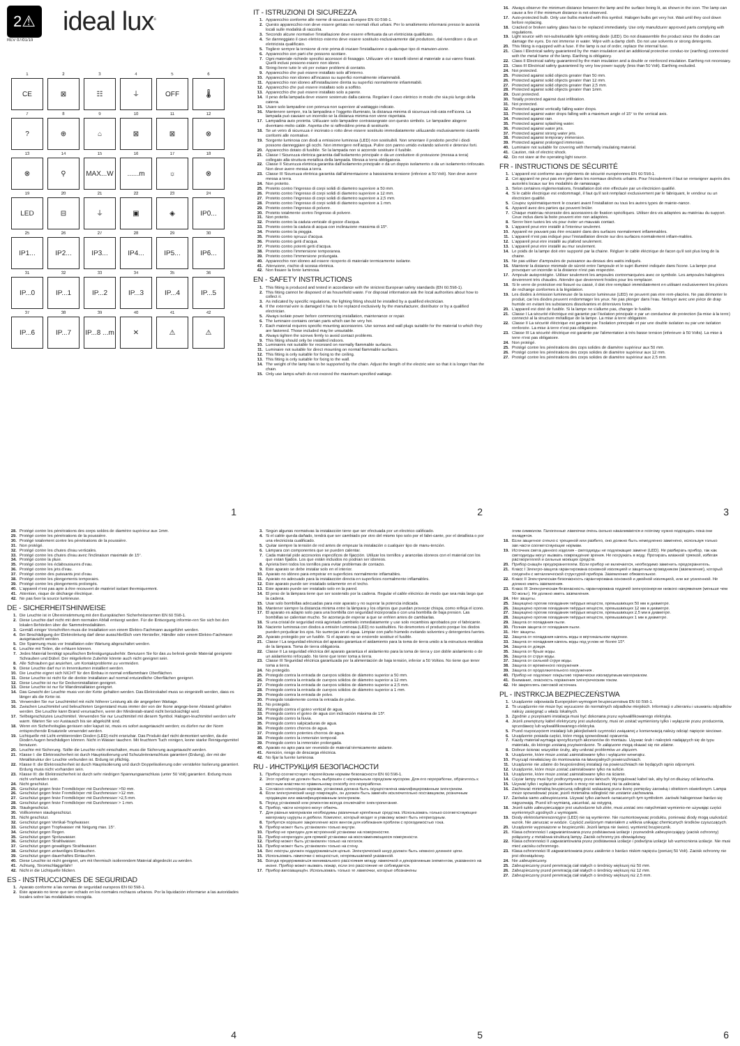2⚠
ideal lux<sup>®</sup>
REV 07/01/19
| 1 | 2 | 3 | 4 | 5 | 6 |
| CE | ⊠ | ☷ | ⏚ | OFF | 🌡 |
| 7 | 8 | 9 | 10 | 11 | 12 |
| ? | ⊕ | ⌂ | ⊠ | ⊠ | ⊗ |
| 13 | 14 | 15 | 16 | 17 | 18 |
| ⊗ | ⚲ | MAX...W | ......m | ☼ | ⊗ |
| 19 | 20 | 21 | 22 | 23 | 24 |
| LED | ⊟ | ⏚ | ▣ | ◈ | IP0... |
| 25 | 26 | 27 | 28 | 29 | 30 |
| IP1... | IP2... | IP3... | IP4... | IP5... | IP6... |
| 31 | 32 | 33 | 34 | 35 | 36 |
| IP...0 | IP...1 | IP...2 | IP...3 | IP...4 | IP...5 |
| 37 | 38 | 39 | 40 | 41 | 42 |
| IP...6 | IP...7 | IP...8 ...m | ✕ | ⚠ | ⚠ |
1
IT - ISTRUZIONI DI SICUREZZA
1. Apparecchio conforme alle norme di sicurezza Europee EN 60 598-1.
2. Questo apparecchio non deve essere gettato nei normali rifiuti urbani. Per lo smaltimento informarsi presso le autorità locali sulle modalità di raccolta.
3. Secondo alcune normative l'installazione deve essere effettuata da un elettricista qualificato.
4. Se danneggiato il cavo elettrico esterno deve essere sostituito esclusivamente dal produttore, dal rivenditore o da un elettricista qualificato.
5. Togliere sempre la tensione di rete prima di iniziare l'installazione o qualunque tipo di manuten-zione.
6. Apparecchio con parti che possono scottare.
7. Ogni materiale richiede specifici accessori di fissaggio. Utilizzare viti e tasselli idonei al materiale a cui vanno fissati. Quelli inclusi possono essere non idonei.
8. Stringi bene tutte le viti per evitare problemi di contatto.
9. Apparecchio che può essere installato solo all'interno.
10. Apparecchio non idoneo all'incasso su superfici normalmente infiammabili.
11. Apparecchio non idoneo all'installazione diretta su superfici normalmente infiammabili.
12. Apparecchio che può essere installato solo a soffitto.
13. Apparecchio che può essere installato solo a parete.
14. Il peso della lampada deve essere sostenuto dalla catena. Regolare il cavo elettrico in modo che sia più lungo della catena.
15. Usare solo lampadine con potenza non superiore al wattaggio indicato.
16. Mantenere sempre, tra la lampadina e l'oggetto illuminato, la distanza minima di sicurezza indi-cata nell'icona. La lampada può causare un incendio se la distanza minima non viene rispettata.
17. Lampadina auto protetta. Utilizzare solo lampadine contrassegnate con questo simbolo. Le lampadine alogene diventano molto calde. Aspetta che si raffreddino prima di sostituirle.
18. Se un vetro di sicurezza è incrinato o rotto deve essere sostituito immediatamente utilizzando esclusivamente ricambi conformi alle normative.
19. Sorgente luminosa con diodi a emissione luminosa (LED) non sostituibili. Non smontare il prodotto perché i diodi possono danneggiare gli occhi. Non immergere nell'acqua. Pulire con panno umido evitando solventi e detersivi forti.
20. Apparecchio dotato di fusibile. Se la lampada non si accende sostituire il fusibile.
21. Classe I Sicurezza elettrica garantita dall'isolamento principale e da un conduttore di protezione (messa a terra) collegato alla struttura metallica della lampada. Messa a terra obbligatoria.
22. Classe II Sicurezza elettrica garantita dall'isolamento principale e da un doppio isolamento o da un isolamento rinforzato. Non deve avere messa a terra.
23. Classe III Sicurezza elettrica garantita dall'alimentazione a bassissima tensione (inferiore a 50 Volt). Non deve avere messa a terra.
24. Non protetto.
25. Protetto contro l'ingresso di corpi solidi di diametro superiore a 50 mm.
26. Protetto contro l'ingresso di corpi solidi di diametro superiore a 12 mm.
27. Protetto contro l'ingresso di corpi solidi di diametro superiore a 2,5 mm.
28. Protetto contro l'ingresso di corpi solidi di diametro superiore a 1 mm.
29. Protetto contro l'ingresso di polvere.
30. Protetto totalmente contro l'ingresso di polvere.
31. Non protetto.
32. Protetto contro la caduta verticale di gocce d'acqua.
33. Protetto contro la caduta di acqua con inclinazione massima di 15º.
34. Protetto contro la pioggia.
35. Protetto contro spruzzi d'acqua.
36. Protetto contro getti d'acqua.
37. Protetto contro potenti getti d'acqua.
38. Protetto contro l'immersione temporanea.
39. Protetto contro l'immersione prolungata.
40. Apparecchio non idoneo ad essere ricoperto di materiale termicamente isolante.
41. Attenzione, rischio di scossa elettrica.
42. Non fissare la fonte luminosa.
EN - SAFETY INSTRUCTIONS
1. This fitting is produced and tested in accordance with the strictest European safety standards (EN 60.598-1).
2. This fitting cannot be disposed of as household waste. For disposal information ask the local authorities about how to collect it.
3. As indicated by specific regulations, the lighting fitting should be installed by a qualified electrician.
4. If the external wire is damaged it has to be replaced exclusively by the manufacturer, distributor or by a qualified electrician.
5. Always isolate power before commencing installation, maintenance or repair.
6. The luminaire contains certain parts which can be very hot.
7. Each material requires specific mounting accessories. Use screws and wall plugs suitable for the material to which they are fastened. Those included may be unsuitable.
8. Always tighten the screws firmly to avoid contact problems.
9. This fitting should only be installed indoors.
10. Luminaires not suitable for recessed on normally flammable surfaces.
11. Luminaire not suitable for direct mounting on normal flammable surfaces.
12. This fitting is only suitable for fixing to the ceiling.
13. This fitting is only suitable for fixing to the wall.
14. The weight of the lamp has to be supported by the chain. Adjust the length of the electric wire so that it is longer than the chain.
15. Only use lamps which do not exceed the maximum specified wattage.
2
16. Always observe the minimum distance between the lamp and the surface being lit, as shown in the icon. The lamp can cause a fire if the minimum distance is not observed.
17. Auto-protected bulb. Only use bulbs marked with this symbol. Halogen bulbs get very hot. Wait until they cool down before replacing.
18. Cracked or broken safety glass has to be replaced immediately. Use only manufcturer approved parts complying with regulations.
19. Light source with not-substitutable light emitting diode (LED). Do not disassemble the product since the diodes can damage the eyes. Do not immerse in water. Wipe with a damp cloth. Do not use solvents or strong detergents.
20. This fitting is equipped with a fuse. If the lamp is out of order, replace the internal fuse.
21. Class I Electrical safety guaranteed by the main insulation and an additional protective conduc-tor (earthing) connected with the metal frame of the lamp. Earthing is obligatory.
22. Class II Electrical safety guaranteed by the main insulation and a double or reinforced insulation. Earthing not necessary.
23. Class III Electrical safety guaranteed by very low power supply (less than 50 Volt). Earthing excluded.
24. Not protected.
25. Protected against solid objects greater than 50 mm.
26. Protected against solid objects greater than 12 mm.
27. Protected against solid objects greater than 2,5 mm.
28. Protected against solid objects greater than 1mm.
29. Dust protected.
30. Totally protected against dust infiltration.
31. Not protected.
32. Protected against vertically falling water drops.
33. Protected against water drops falling with a maximum angle of 15° to the vertical axis.
34. Protected against rain.
35. Protected against splashing water.
36. Protected against water jets.
37. Protected against strong water jets.
38. Protected against temporary immersion.
39. Protected against prolonged immersion.
40. Luminaire not suitable for covering with thermally insulating material.
41. Caution, risk of electric shock.
42. Do not stare at the operating light source.
FR - INSTRUCTIONS DE SÉCURITÉ
1. L'appareil est conforme aux règlements de sécurité européennes EN 60 598-1.
2. Cet appareil ne peut pas etre jeté dans les normaux déchets urbains. Pour l'écoulement il faut se renseigner auprès des autorités locaux sur les modalités de ramassage.
3. Selon certaines réglementations, l'installation doit etre effectuée par un électricien qualifié.
4. Si le cable électrique est endommagé, il faut qu'il soit remplacé exclusivement par le fabriquant, le vendeur ou un électricien qualifié.
5. Coupez systématiquement le courant avant l'installation ou tous les autres types de mainte-nance.
6. Appareil avec des parties qui peuvent brûler.
7. Chaque matériau nécessite des accessoires de fixation spécifiques. Utiliser des vis adaptées au matériau du support. Ceux inclus dans la boite peuvent etre non adaptées.
8. Serrer bien tuotes les vis pour éviter un mauvais contact.
9. L'appareil peut etre installé à l'interieur seulemnt.
10. Appareil ne pouvant pas être encastré dans des surfaces normalement inflammables.
11. L'appareil n'est pas indiqué pour l'instasllation directe sur des surfaces normalement inflam-mables.
12. L'appareil peut etre installé au plafond seulement.
13. L'appareil peut etre installé au mur seulement.
14. Le poids de la lampe doit etre supporté par la chaine. Régluer le cable éléctrique de facon qu'il soit plus long de la chaine.
15. Ne pas utiliser d'ampoules de puissance au-dessus des watts indiqués.
16. Maintenir la distance minimale de sûreté entre l'ampoule et le sujet illuminé indiquée dans l'icone. La lampe peut provoquer un incendie si la distance n'est pas respectée.
17. Ampoule autoprotégée. Utiliser seulement les ampoules contremarquées avec ce symbole. Les ampoules halogènes deviennent très chaudes. Attendre que deviennent froides pour les remplacer.
18. Si le verre de protéction est fissuré ou cassé, il doit étre remplacé immédiatement en utilisant exclusivement les pièces de rechange conformes à la législation.
19. Les diodes à émission lumineuse de la source lumineuse (LED) ne peuvent pas etre rem-placées. Ne pas démonter le produit, car les diodes peuvent endommager les yeux. Ne pas plonger dans l'eau. Nettoyer avec une pièce de drap humide en evitant les substances dissolvantes et détersives fortes.
20. L'appareil est doté de fusible. Si la lampe ne s'allume pas, changer le fusible.
21. Classe I La sécurité éléctrique est garantie par l'isolation principale e par un conducteur de protection (la mise à la terre) connecté al la structure métallique de la lampe. La mise à terre obligatoire.
22. Classe II La sécurité éléctrique est garantie par l'isolation principale et par une double isolation ou par une isolation renforcée. La mise à terre n'est pas obligatoire.
23. Classe III La sécurité éléctrique est garantie par l'alimentation à très basse tension (inferieure à 50 Volts). La mise à terre n'est pas obligatoire.
24. Non protégé.
25. Protégé contre les pénétrations des cops solides de diamètre supérieur aux 50 mm.
26. Protégé contre les pénétrations des corps solides de diamètre supérieur aux 12 mm.
27. Protégé contre les pénétrations des corps solides de diamètre supérieur aux 2,5 mm.
3
28. Protégé contre les pénétrations des corps soldes de diamètre supérieur aux 1mm.
29. Protégé contre les pénétrations de la poussière.
30. Protégé totalement contre les pénétrations de la poussière.
31. Non protégé.
32. Protégé contre les chutes d'eau verticales.
33. Protégé contre les chutes d'eau avec l'inclinaison maximale de 15°.
34. Protégé contre la pluie.
35. Protégé contre les éclaboussures d'eau.
36. Protégé contre les jets d'eau.
37. Protégé contre des puissants jest d'eau.
38. Protégé contre les plongements temporairs.
39. Protégé contre les plongements prolongés.
40. L'appareil n'est pas apte à être recouvert de matériel isolant thermiquement.
41. Attention, risque de décharge électrique.
42. Ne pas fixer la source lumineuse.
DE - SICHERHEITSHINWEISE
1. Die Leuchte ist in Übereinstimmung mit den Europäischen Sicherheitsnormen EN 60 598-1.
2. Diese Leuchte darf nicht mit dem normalen Abfall entsorgt weden. Für die Entsorgung informie-ren Sie sich bei den lokalen Behörden über die Sammelmodalitäten.
3. Gemäß einiger Vorschriften muss die Installation von einem Elektro-Fachmann ausgeführt werden.
4. Bei Beschädigung der Elektroleitung darf diese ausschließlich vom Hersteller, Händler oder einem Elektro-Fachmann ausgetauscht werden.
5. Die Spannung muss vor Installation oder Wartung abgeschaltet werden.
6. Leuchte mit Teilen, die erhitzen können.
7. Jedes Material benötigt spezifischen Befestigungszubehör. Benutzen Sie für das zu befesti-gende Material geeignete Schrauben und Dübel. Der mitgelieferte Zubehör könnte auch nicht geeignet sein.
8. Alle Schrauben gut anziehen, um Kontaktprobleme zu vermeiden.
9. Diese Leuchte darf nur in Innenräumen installiert werden.
10. Die Leuchte eignet sich NICHT für den Einbau in normal entflammbare Oberflächen.
11. Diese Leuchte ist nicht für die direkte Installation auf normal entzündliche Oberflächen geeignet.
12. Diese Leuchte ist nur für Deckeninstallation geeignet.
13. Diese Leuchte ist nur für Wandinstallation geeignet.
14. Das Gewicht der Leuchte muss von der Kette gehalten werden. Das Elektrokabel muss so eingestellt werden, dass es länger als die Kette ist.
15. Verwenden Sie nur Leuchtmittel mit nicht höherer Leistung als die angegeben Wattage.
16. Zwischen Leuchtmittel und beleuchteten Gegenstand muss immer der von der Ikone angege-bene Abstand gehalten werden. Die Leuchte kann Brand verursachen, wenn der Mindestab-stand nicht berücksichtigt wird.
17. Selbstgeschütztes Leuchtmittel. Verwenden Sie nur Leuchtmittel mit diesem Symbol. Halogen-leuchtmittel werden sehr warm. Warten Sie vor Austausch bis sie abgekühlt sind.
18. Wenn ein Sicherheitsglas gerissen oder kaputt ist, muss es sofort ausgetauscht werden; es dürfen nur der Norm entsprechende Ersatzteile verwendet werden.
19. Lichtquelle mit Licht-emittierenden Dioden (LED) nicht ersetzbar. Das Produkt darf nicht demontiert werden, da die Dioden Augen beschädigen können. Nicht in Wasser tauchen. Mit feuchtem Tuch reinigen, keine starke Reinigungsmittel benutzen.
20. Leuchte mit Sicherung. Sollte die Leuchte nicht einschalten, muss die Sicherung ausgetauscht werden.
21. Klasse I: die Elektrosicherheit ist durch Hauptisolierung und Schutzleiteranschluss garantiert (Erdung), der mit der Metallstruktur der Leuchte verbunden ist. Erdung ist pflichtig.
22. Klasse II: die Elektrosicherheit ist durch Hauptisolierung und durch Doppelisolierung oder verstärkte Isolierung garantiert. Erdung muss nicht vorhanden sein.
23. Klasse III: die Elektrosicherheit ist durch sehr niedrigen Spannungsanschluss (unter 50 Volt) garantiert. Erdung muss nicht vorhanden sein.
24. Nicht geschützt.
25. Geschützt gegen feste Fremdkörper mit Durchmesser >50 mm.
26. Geschützt gegen feste Fremdkörper mit Durchmesser >12 mm.
27. Geschützt gegen feste Fremdkörper mit Durchmesser >2,5 mm.
28. Geschützt gegen feste Fremdkörper mit Durchmesser > 1 mm.
29. Staubgeschützt.
30. Vollkommen staubgeschützt.
31. Nicht geschützt.
32. Geschützt gegen Vertikal-Tropfwasser.
33. Geschützt gegen Tropfwasser mit Neigung max. 15°.
34. Geschützt gegen Regen.
35. Geschützt gegen Spritzwasser.
36. Geschützt gegen Strahlwasser.
37. Geschützt gegen gewaltiges Strahlwasser.
38. Geschützt gegen zeitweiliges Eintauchen.
39. Geschützt gegen dauerhaftes Eintauchen.
40. Diese Leuchte ist nicht geeignet, um mit thermisch isolierendem Material abgedeckt zu werden.
41. Achtung, Stromschlaggefahr!
42. Nicht in die Lichtquelle blicken.
ES - INSTRUCCIONES DE SEGURIDAD
1. Aparato conforme a las normas de seguridad europeos EN 60 598-1.
2. Este aparato no tiene que ser echado en los normales rechazos urbanos. Por la liquidación informarse a las autoridades locales sobre las modalidades recogida.
4
3. Según algunas normativas la instalacción tiene que ser efectuada por un electrico calificado.
4. Si el cable queda dañado, tendrá que ser cambiado por otro del mismo tipo solo por el fabri-cante, por el detallista o por una electricista cualificado.
5. Quitar siempre la tensión de red antes de empezar la instalación o cualquier tipo de manu-tención.
6. Lámpara con componentes que se pueden calentar.
7. Cada material pide accesorios especificos de fijacción. Utilizar los tornillos y arancelas idoneos con el material con los que estan fijados. Los que están incluidos no podrian ser idoneos.
8. Aprieta bien todos los tornillos para evitar problemas de contacto.
9. Este aparato se debe instalar solo en el interior.
10. Aparato no idóneo para empotrar en superficies normalmente inflamables.
11. Aparato no adecuado para la instalacción directa en superficies normalmente inflamables.
12. Este aparato puede ser instalado solamente en el techo.
13. Este aparato puede ser instalado solo en la pared.
14. El peso de la lámpara tiene que ser sostenido por la cadena. Regular el cable eléctrico de modo que sea más largo que la cadena.
15. Usar solo bombillas adecuadas para este aparato y no superar la potencia indicada.
16. Mantener siempre la distancia mínima entre la lámpara y los objetos que puedan provocar chispa, como refleja el icono.
17. El aparato es adapto solo para una bombilla con seguridad incorporada o con una bombilla de baja presion. Las bombillas se calientan mucho. Se aconseja de esperar a que se enfrien antes de cambiarlas.
18. Si una cristal de seguridad está agrietado cambielo inmediatamente y use solo recambios aprobados por el fabricante.
19. Naciente luminosa con diodos a emisión luminosa (LED) no sustituibles. No desmontes el producto porque los diodos pueden perjudicar los ojos. No sumerjas en el agua. Limpiar con paño húmedo evitando solventes y detergentes fuertes.
20. Aparato protegido por un fusible. Si el aparato no se enciende sostituir el fusible.
21. Classe I La seguridad eléctrica del aparato garantiza el aislamiento para la toma de tierra unido a la estructura metálica de la lámpara. Toma de tierra obligatoria.
22. Classe II La seguridad eléctrica del aparato garantiza el aislamiento para la toma de tierra y con doble aislamiento o de un aislamiento reforzado. No tiene que tener toma a tierra.
23. Classe III Seguridad eléctrica garantizada por la alimentación de baja tensión, inferior a 50 Voltios. No tiene que tener toma a tierra.
24. No protegido.
25. Protegido contra la entrada de cuerpos sòlidos de diàmetro superior a 50 mm.
26. Protegido contra la entrada de cuerpos sòlidos de diàmetro superior a 12 mm.
27. Protegido contra la entrada de cuerpos sòlidos de diàmetro superior a 2,5 mm.
28. Protegido contra la entrada de cuerpos sòlidos de diàmetro superior a 1 mm.
29. Protegido contra la entrada de polvo.
30. Protegido totalemente contra la entrada de polvo.
31. No protegido.
32. Protegido contra el goteo vertical de agua.
33. Protegido contro el goteo de agua con inclinación máxima de 15º.
34. Protegido contro la lluvia.
35. Protegido contro salpicaduras de agua.
36. Protegido contro chorros de agua.
37. Protegido contro potentes chorros de agua.
38. Protegido contro la inmersión temporal.
39. Protegido contro la inmersión prolongada.
40. Aparato no apto para ser revestido de material térmicamente aislante.
41. Atención, riesgo de descarga eléctrica.
42. No fijar la fuente luminosa.
RU - ИНСТРУКЦИЯ БЕЗОПАСНОСТИ
1. Прибор соответствует европейским нормам безопасности EN 60 598-1.
2. Этот прибор не должен быть выброшен с нормальным городским мусором. Для его переработки, обратитесь к местным властям по правильному способу его переработки.
3. Согласно некоторым нормам, установка должна быть осуществлена квалифицированным электриком.
4. Если электрический шнур повреждён, он должен быть заменён исключительно поставщиком, розничным продавцом или квалифицированным электриком.
5. Перед установкой или ремонтом всегда отключайте электропитание.
6. Прибор, части которого могут обжечь.
7. Для разных материалов необходимы различные крепёжные средства. Использовать только соответствующие материалу шурупы и дюбели. Комплект, который входит в упаковку может быть непригодным.
8. Требуется хорошее закрепление всех винтов для избежания проблем с проходимостью тока.
9. Прибор может быть установлен только внутри.
10. Прибор не пригоден для встроенной установки на поверхностях.
11. Прибор непригоден для прямой установки на воспламеняющиеся поверхности.
12. Прибор может быть установлен только на потолок.
13. Прибор может быть установлен только на стену.
14. Вес люстры должен поддерживаться цепью. Электрический шнур должен быть немного длиннее цепи.
15. Использовать лампочки с мощностью, непревышаемой указанной.
16. Всегда придерживаться минимального расстояния между лампочкой и декоративным элементом, указанного на иконе. Прибор может вызвать пожар, если это расстояние не соблюдается.
17. Прибор автозащищён. Использовать только те лампочки, которые обозначены
5
этим символом. Галогенные лампочки очень сильно накаливаются и поэтому нужно подождать пока они охладятся.
18. Если защитное стекло с трещиной или разбито, оно должно быть немедленно заменено, используя только зап.части соответствующие нормам.
19. Источник света данного изделия - светодиоды не подлежащие замене (LED). Не разбирать прибор, так как светодиоды могут вызвать повреждение зрения. Не погружать в воду. Протирать влажной тряпкой, избегая растворителей и сильных моющих средств.
20. Прибор снащён предохранителем. Если прибор не включается, необходимо заменить предохранитель.
21. Класс I Электро-защита гарантирована основной изоляцией и защитным проводником (заземление), который соеденён с металлической структурой прибора. Заземление обязательное.
22. Класс II Электрическая безопасность гарантирована основной и двойной изоляцией, или же усиленной. Не должно иметь заземления.
23. Класс III Электрическая безопасность гарантирована подачей электроэнергии низкого напряжения (меньше чем 50 вольт). Не должно иметь заземления.
24. Нет защиты.
25. Защищено против попадания твёрдых веществ, превышающих 50 мм в диаметре.
26. Защищено против попадания твёрдых веществ, превышающих 12 мм в диаметре.
27. Защищено против попадания твёрдых веществ, превышающих 2,5 мм в диаметре.
28. Защищено против попадания твёрдых веществ, превышающих 1 мм в диаметре.
29. Защита от попадания пыли.
30. Полная защита от попадания пыли.
31. Нет защиты.
32. Защита от попадания капель воды в вертикальном падении.
33. Защита от попадания капель воды под углом не более 15º.
34. Защита от дождя.
35. Защита от брызг воды.
36. Защита от струи воды.
37. Защита от сильной струи воды.
38. Защита от временного погружения .
39. Защита от продолжительного погружения .
40. Прибор не подлежит покрытию термически изолируемым материалом.
41. Внимание, опасность поражения электрическим током.
42. Не закреплять световой источник.
PL - INSTRKCJA BEZPIECZEŃSTWA
1. Urządzenie odpowiada Europejskim wymogom bezpieczenstwa EN 60 598-1.
2. To urządzenie nie może byc wyrzucone do normalnych odpadków miejskich. Informacji o zbieraniu i usuwaniu odpadków należy zasięgnąć u władz lokalnych.
3. Zgodnie z przepisami instalacja musi być dokonana przez wykwalifikowanego elektryka.
4. Jeżeli zewnętrzny kabel elektryczny jest uszkodzony, musi on zostać wymieniony tylko i wyłącznie przez producenta, sprzedawcę lub wykwalifikowanego elektryka.
5. Przed rozpoczęciem instalacji lub jakiejkolwiek czynności związanej z konserwacją należy odciąć napięcie sieciowe.
6. Urządzenie posiada części, które mogą spowodować oparzenia.
7. Każdy materiał wymaga specyficznych akcesoriów do montażu. Używac śrub i nakrętek nadających się do typu materiału, do którego zostaną przytwierdzone. Te załączone mogą okazać się nie zdatne.
8. Dobrze ścisnac wszystkie śruby, aby uniknać problemów ze złączem.
9. Urządzenie, które może zostać zainstalowane tylko i wyłącznie wewnątrz.
10. Przyrząd niewłaściwy do montowania na łatwopalnych powierzchniach.
11. Urządzenie nie zdatne do bezpośredniej instalacji na powierzchniach nie będących ognio odpornymi.
12. Urządzenie, które może zostać zainstalowane tylko na suficie.
13. Urządzenie, które może zostać zainstalowane tylko na ścianie.
14. Ciężar lampy musi być podtrzymywany przez łańcuch. Wyregulować kabel tak, aby był on dłuższy od łańcucha.
15. Używać tylko i wyłącznie żarówek o mocy nie wiekszej niż ta zalecana.
16. Zachować minimalną bezpieczną odległość wskazaną przez ikonę pomiędzy żarowką i obiektem oświetlonym. Lampa może spowodować pożar, jeżeli minimalna odległość nie zostanie zachowana.
17. Żarówka samo zabezpieczona. Używać tylko żarówek oznaczonych tym symbolem. żarówki halogenowe bardzo się nagrzewają. Przed ich wymianą, zaczekać, aż ostygną.
18. Jeżeli szkło zabezpieczające jest uszkodzone lub zbite, musi zostać ono natychmiast wymienio-ne używając części wymiennych zgodnych z wymogami.
19. Diody elektroluminescencyjne (LED) nie są wymienne. Nie rozmontowywac produktu, ponieważ diody mogą uszkodzić wzrok. Nie zanurzac w wodzie. Czyścić zwilżonym materiałem z włókna unikając chemicznych środków czyszczących.
20. Urządzenie wyposażone w bezpieczniki. Jeżeli lampa nie świeci, wymienić bezpiecznik.
21. Klasa ochronności I zagwarantowana przez podstawowa izolacje i przewodnik zabezpieczający (zacisk ochronny) połączony z metalowa strukturą lampy. Zacisk ochronny jes obowiązkowy.
22. Klasa ochronności II zagwarantowana przez podstawowa izolacje i podwójna izolacje lub wzmocniona izolacje. Nie musi mieć zacisku ochronnego.
23. Klasa ochronności III zagwarantowana przez zasilenie o bardzo niskim napięciu (poniżej 50 Volt). Zacisk ochronny nie jest obowiązkowy.
24. Nie zabezpieczony.
25. Zabezpieczony przed penetracją ciał stałych o średnicy większej niż 50 mm.
26. Zabezpieczony przed penetracją ciał stałych o średnicy większej niż 12 mm.
27. Zabezpieczony przed penetracją ciał stałych o średnicy większej niż 2,5 mm.
6